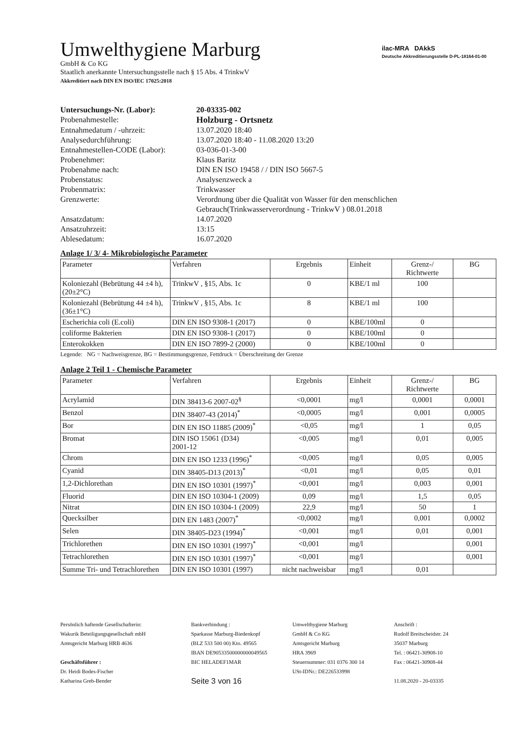ilac-MRA DAkkS
Deutsche Akkreditierungsstelle D-PL-18164-01-00
Umwelthygiene Marburg
GmbH & Co KG
Staatlich anerkannte Untersuchungsstelle nach § 15 Abs. 4 TrinkwV
Akkreditiert nach DIN EN ISO/IEC 17025:2018
| Untersuchungs-Nr. (Labor): | 20-03335-002 |
| Probenahmestelle: | Holzburg - Ortsnetz |
| Entnahmedatum / -uhrzeit: | 13.07.2020 18:40 |
| Analysedurchführung: | 13.07.2020 18:40 - 11.08.2020 13:20 |
| Entnahmestellen-CODE (Labor): | 03-036-01-3-00 |
| Probenehmer: | Klaus Baritz |
| Probenahme nach: | DIN EN ISO 19458 / / DIN ISO 5667-5 |
| Probenstatus: | Analysenzweck a |
| Probenmatrix: | Trinkwasser |
| Grenzwerte: | Verordnung über die Qualität von Wasser für den menschlichen Gebrauch(Trinkwasserverordnung - TrinkwV ) 08.01.2018 |
| Ansatzdatum: | 14.07.2020 |
| Ansatzuhrzeit: | 13:15 |
| Ablesedatum: | 16.07.2020 |
Anlage 1/ 3/ 4- Mikrobiologische Parameter
| Parameter | Verfahren | Ergebnis | Einheit | Grenz-/ Richtwerte | BG |
| --- | --- | --- | --- | --- | --- |
| Koloniezahl (Bebrütung 44 ±4 h), (20±2°C) | TrinkwV , §15, Abs. 1c | 0 | KBE/1 ml | 100 | |
| Koloniezahl (Bebrütung 44 ±4 h), (36±1°C) | TrinkwV , §15, Abs. 1c | 8 | KBE/1 ml | 100 | |
| Escherichia coli (E.coli) | DIN EN ISO 9308-1 (2017) | 0 | KBE/100ml | 0 | |
| coliforme Bakterien | DIN EN ISO 9308-1 (2017) | 0 | KBE/100ml | 0 | |
| Enterokokken | DIN EN ISO 7899-2 (2000) | 0 | KBE/100ml | 0 | |
Legende: NG = Nachweisgrenze, BG = Bestimmungsgrenze, Fettdruck = Überschreitung der Grenze
Anlage 2 Teil 1 - Chemische Parameter
| Parameter | Verfahren | Ergebnis | Einheit | Grenz-/ Richtwerte | BG |
| --- | --- | --- | --- | --- | --- |
| Acrylamid | DIN 38413-6 2007-02<sup>§</sup> | <0,0001 | mg/l | 0,0001 | 0,0001 |
| Benzol | DIN 38407-43 (2014)<sup>*</sup> | <0,0005 | mg/l | 0,001 | 0,0005 |
| Bor | DIN EN ISO 11885 (2009)<sup>*</sup> | <0,05 | mg/l | 1 | 0,05 |
| Bromat | DIN ISO 15061 (D34) 2001-12 | <0,005 | mg/l | 0,01 | 0,005 |
| Chrom | DIN EN ISO 1233 (1996)<sup>*</sup> | <0,005 | mg/l | 0,05 | 0,005 |
| Cyanid | DIN 38405-D13 (2013)<sup>*</sup> | <0,01 | mg/l | 0,05 | 0,01 |
| 1,2-Dichlorethan | DIN EN ISO 10301 (1997)<sup>*</sup> | <0,001 | mg/l | 0,003 | 0,001 |
| Fluorid | DIN EN ISO 10304-1 (2009) | 0,09 | mg/l | 1,5 | 0,05 |
| Nitrat | DIN EN ISO 10304-1 (2009) | 22,9 | mg/l | 50 | 1 |
| Quecksilber | DIN EN 1483 (2007)<sup>*</sup> | <0,0002 | mg/l | 0,001 | 0,0002 |
| Selen | DIN 38405-D23 (1994)<sup>*</sup> | <0,001 | mg/l | 0,01 | 0,001 |
| Trichlorethen | DIN EN ISO 10301 (1997)<sup>*</sup> | <0,001 | mg/l | | 0,001 |
| Tetrachlorethen | DIN EN ISO 10301 (1997)<sup>*</sup> | <0,001 | mg/l | | 0,001 |
| Summe Tri- und Tetrachlorethen | DIN EN ISO 10301 (1997) | nicht nachweisbar | mg/l | 0,01 | |
Persönlich haftende Gesellschafterin:
Wakurik Beteiligungsgesellschaft mbH
Amtsgericht Marburg HRB 4636
Geschäftsführer :
Dr. Heidi Bodes-Fischer
Katharina Greb-Bender
Bankverbindung :
Sparkasse Marburg-Biedenkopf
(BLZ 533 500 00) Kto. 49565
IBAN DE90533500000000049565
BIC HELADEF1MAR
Seite 3 von 16
Umwelthygiene Marburg
GmbH & Co KG
Amtsgericht Marburg
HRA 3969
Steuernummer: 031 0376 300 14
USt-IDNr.: DE226533998
Anschrift :
Rudolf Breitscheidstr. 24
35037 Marburg
Tel. : 06421-30908-10
Fax : 06421-30908-44
11.08.2020 - 20-03335